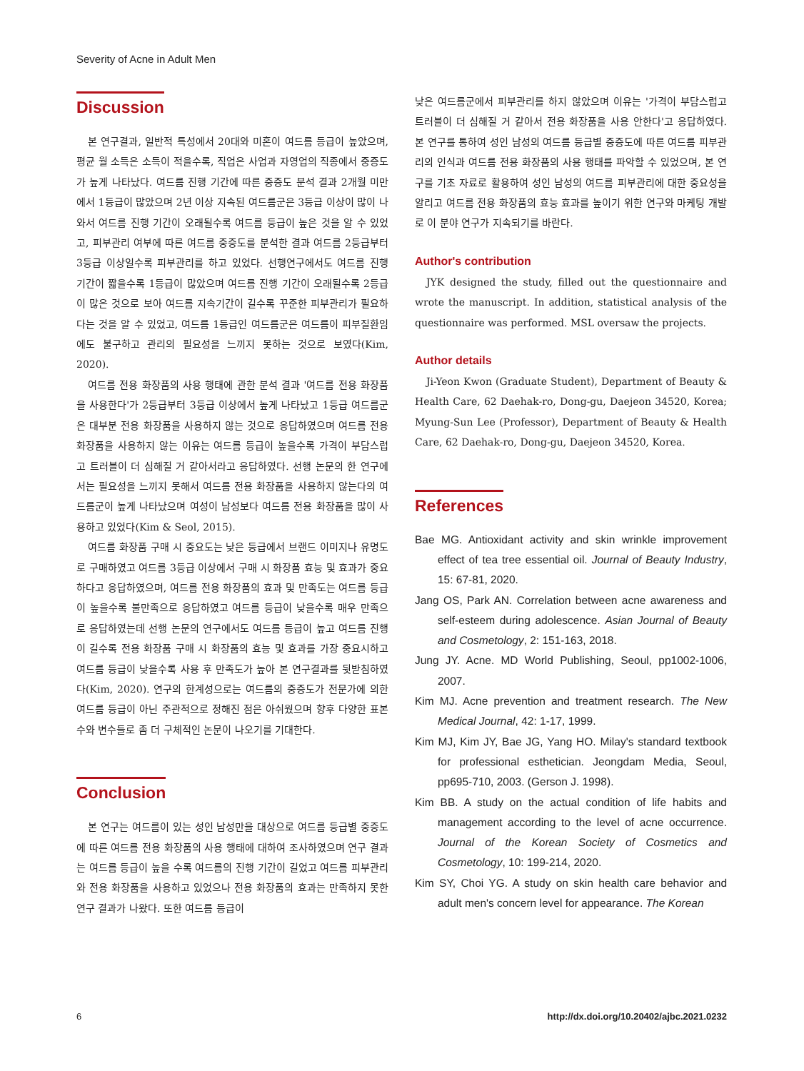Severity of Acne in Adult Men
Discussion
본 연구결과, 일반적 특성에서 20대와 미혼이 여드름 등급이 높았으며, 평균 월 소득은 소득이 적을수록, 직업은 사업과 자영업의 직종에서 중증도가 높게 나타났다. 여드름 진행 기간에 따른 중증도 분석 결과 2개월 미만에서 1등급이 많았으며 2년 이상 지속된 여드름군은 3등급 이상이 많이 나와서 여드름 진행 기간이 오래될수록 여드름 등급이 높은 것을 알 수 있었고, 피부관리 여부에 따른 여드름 중증도를 분석한 결과 여드름 2등급부터 3등급 이상일수록 피부관리를 하고 있었다. 선행연구에서도 여드름 진행 기간이 짧을수록 1등급이 많았으며 여드름 진행 기간이 오래될수록 2등급이 많은 것으로 보아 여드름 지속기간이 길수록 꾸준한 피부관리가 필요하다는 것을 알 수 있었고, 여드름 1등급인 여드름군은 여드름이 피부질환임에도 불구하고 관리의 필요성을 느끼지 못하는 것으로 보였다(Kim, 2020).
여드름 전용 화장품의 사용 행태에 관한 분석 결과 '여드름 전용 화장품을 사용한다'가 2등급부터 3등급 이상에서 높게 나타났고 1등급 여드름군은 대부분 전용 화장품을 사용하지 않는 것으로 응답하였으며 여드름 전용 화장품을 사용하지 않는 이유는 여드름 등급이 높을수록 가격이 부담스럽고 트러블이 더 심해질 거 같아서라고 응답하였다. 선행 논문의 한 연구에서는 필요성을 느끼지 못해서 여드름 전용 화장품을 사용하지 않는다의 여드름군이 높게 나타났으며 여성이 남성보다 여드름 전용 화장품을 많이 사용하고 있었다(Kim & Seol, 2015).
여드름 화장품 구매 시 중요도는 낮은 등급에서 브랜드 이미지나 유명도로 구매하였고 여드름 3등급 이상에서 구매 시 화장품 효능 및 효과가 중요하다고 응답하였으며, 여드름 전용 화장품의 효과 및 만족도는 여드름 등급이 높을수록 불만족으로 응답하였고 여드름 등급이 낮을수록 매우 만족으로 응답하였는데 선행 논문의 연구에서도 여드름 등급이 높고 여드름 진행이 길수록 전용 화장품 구매 시 화장품의 효능 및 효과를 가장 중요시하고 여드름 등급이 낮을수록 사용 후 만족도가 높아 본 연구결과를 뒷받침하였다(Kim, 2020). 연구의 한계성으로는 여드름의 중증도가 전문가에 의한 여드름 등급이 아닌 주관적으로 정해진 점은 아쉬웠으며 향후 다양한 표본수와 변수들로 좀 더 구체적인 논문이 나오기를 기대한다.
Conclusion
본 연구는 여드름이 있는 성인 남성만을 대상으로 여드름 등급별 중증도에 따른 여드름 전용 화장품의 사용 행태에 대하여 조사하였으며 연구 결과는 여드름 등급이 높을 수록 여드름의 진행 기간이 길었고 여드름 피부관리와 전용 화장품을 사용하고 있었으나 전용 화장품의 효과는 만족하지 못한 연구 결과가 나왔다. 또한 여드름 등급이
낮은 여드름군에서 피부관리를 하지 않았으며 이유는 '가격이 부담스럽고 트러블이 더 심해질 거 같아서 전용 화장품을 사용 안한다'고 응답하였다. 본 연구를 통하여 성인 남성의 여드름 등급별 중증도에 따른 여드름 피부관리의 인식과 여드름 전용 화장품의 사용 행태를 파악할 수 있었으며, 본 연구를 기초 자료로 활용하여 성인 남성의 여드름 피부관리에 대한 중요성을 알리고 여드름 전용 화장품의 효능 효과를 높이기 위한 연구와 마케팅 개발로 이 분야 연구가 지속되기를 바란다.
Author's contribution
JYK designed the study, filled out the questionnaire and wrote the manuscript. In addition, statistical analysis of the questionnaire was performed. MSL oversaw the projects.
Author details
Ji-Yeon Kwon (Graduate Student), Department of Beauty & Health Care, 62 Daehak-ro, Dong-gu, Daejeon 34520, Korea; Myung-Sun Lee (Professor), Department of Beauty & Health Care, 62 Daehak-ro, Dong-gu, Daejeon 34520, Korea.
References
Bae MG. Antioxidant activity and skin wrinkle improvement effect of tea tree essential oil. Journal of Beauty Industry, 15: 67-81, 2020.
Jang OS, Park AN. Correlation between acne awareness and self-esteem during adolescence. Asian Journal of Beauty and Cosmetology, 2: 151-163, 2018.
Jung JY. Acne. MD World Publishing, Seoul, pp1002-1006, 2007.
Kim MJ. Acne prevention and treatment research. The New Medical Journal, 42: 1-17, 1999.
Kim MJ, Kim JY, Bae JG, Yang HO. Milay's standard textbook for professional esthetician. Jeongdam Media, Seoul, pp695-710, 2003. (Gerson J. 1998).
Kim BB. A study on the actual condition of life habits and management according to the level of acne occurrence. Journal of the Korean Society of Cosmetics and Cosmetology, 10: 199-214, 2020.
Kim SY, Choi YG. A study on skin health care behavior and adult men's concern level for appearance. The Korean
6 http://dx.doi.org/10.20402/ajbc.2021.0232